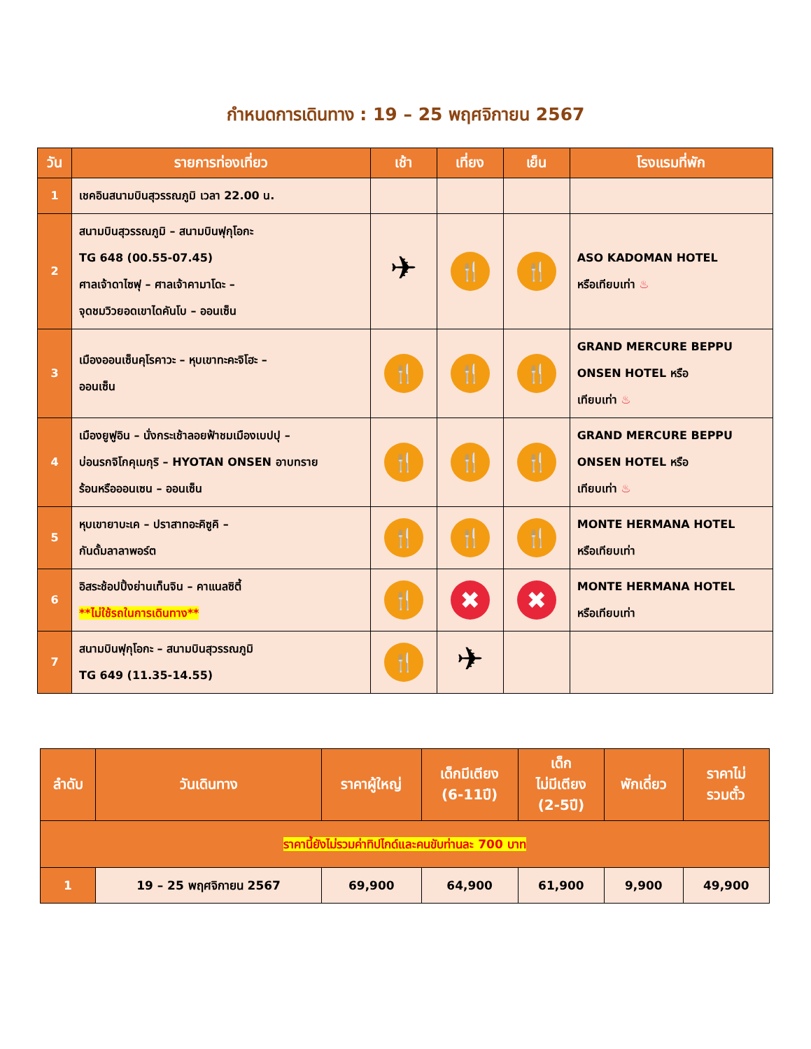กำหนดการเดินทาง : 19 – 25 พฤศจิกายน 2567
| วัน | รายการท่องเที่ยว | เช้า | เที่ยง | เย็น | โรงแรมที่พัก |
| --- | --- | --- | --- | --- | --- |
| 1 | เชคอินสนามบินสุวรรณภูมิ เวลา 22.00 น. | | | | |
| 2 | สนามบินสุวรรณภูมิ – สนามบินฟุกุโอกะ TG 648 (00.55-07.45) ศาลเจ้าดาไซฟุ – ศาลเจ้าคามาโดะ – จุดชมวิวยอดเขาไดคันโบ – ออนเซ็น | ✈ | 🍴 | 🍴 | ASO KADOMAN HOTEL หรือเทียบเท่า ♨ |
| 3 | เมืองออนเซ็นคุโรคาวะ – หุบเขาทะคะจิโฮะ – ออนเซ็น | 🍴 | 🍴 | 🍴 | GRAND MERCURE BEPPU ONSEN HOTEL หรือ เทียบเท่า ♨ |
| 4 | เมืองยูฟูอิน – นั่งกระเช้าลอยฟ้าชมเมืองเบปปุ – บ่อนรกจิโกคุเมกุริ – HYOTAN ONSEN อาบทราย ร้อนหรือออนเซน – ออนเซ็น | 🍴 | 🍴 | 🍴 | GRAND MERCURE BEPPU ONSEN HOTEL หรือ เทียบเท่า ♨ |
| 5 | หุบเขายาบะเค – ปราสาทอะคิซูคิ – กันดั้มลาลาพอร์ต | 🍴 | 🍴 | 🍴 | MONTE HERMANA HOTEL หรือเทียบเท่า |
| 6 | อิสระช้อปปิ้งย่านเท็นจิน – คาแนลซิตี้ **ไม่ใช้รถในการเดินทาง** | 🍴 | ✖ | ✖ | MONTE HERMANA HOTEL หรือเทียบเท่า |
| 7 | สนามบินฟุกุโอกะ – สนามบินสุวรรณภูมิ TG 649 (11.35-14.55) | 🍴 | ✈ | | |
| ลำดับ | วันเดินทาง | ราคาผู้ใหญ่ | เด็กมีเตียง (6-11ปี) | เด็ก ไม่มีเตียง (2-5ปี) | พักเดี่ยว | ราคาไม่ รวมตั๋ว |
| --- | --- | --- | --- | --- | --- | --- |
| ราคานี้ยังไม่รวมค่าทิปไกด์และคนขับท่านละ 700 บาท | | | | | | |
| 1 | 19 – 25 พฤศจิกายน 2567 | 69,900 | 64,900 | 61,900 | 9,900 | 49,900 |